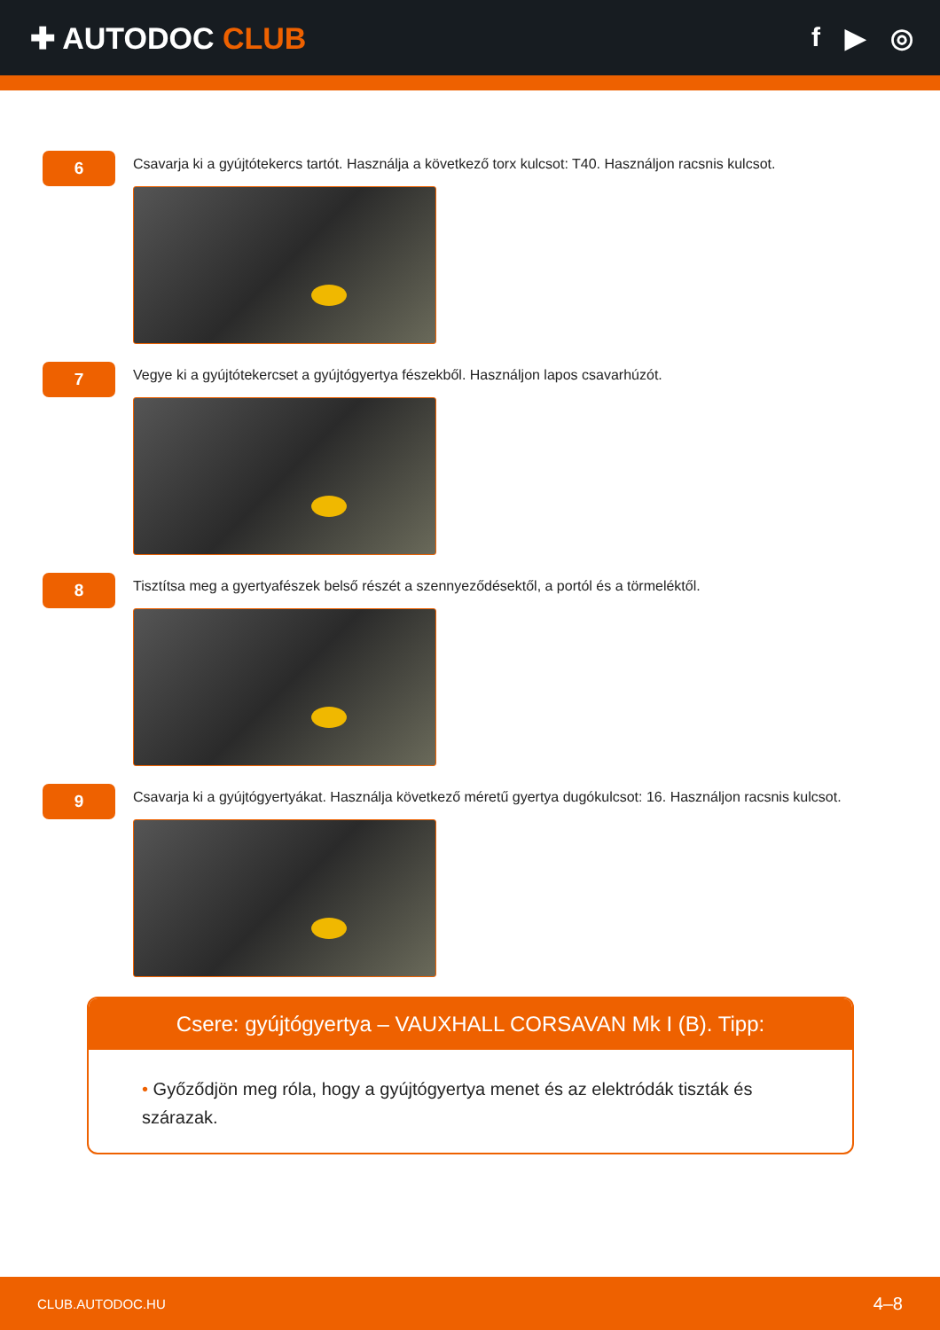✚ AUTODOC CLUB f ▶ ◎
6
Csavarja ki a gyújtótekercs tartót. Használja a következő torx kulcsot: T40. Használjon racsnis kulcsot.
7
Vegye ki a gyújtótekercset a gyújtógyertya fészekből. Használjon lapos csavarhúzót.
8
Tisztítsa meg a gyertyafészek belső részét a szennyeződésektől, a portól és a törmeléktől.
9
Csavarja ki a gyújtógyertyákat. Használja következő méretű gyertya dugókulcsot: 16. Használjon racsnis kulcsot.
Csere: gyújtógyertya – VAUXHALL CORSAVAN Mk I (B). Tipp:
• Győződjön meg róla, hogy a gyújtógyertya menet és az elektródák tiszták és szárazak.
CLUB.AUTODOC.HU 4–8